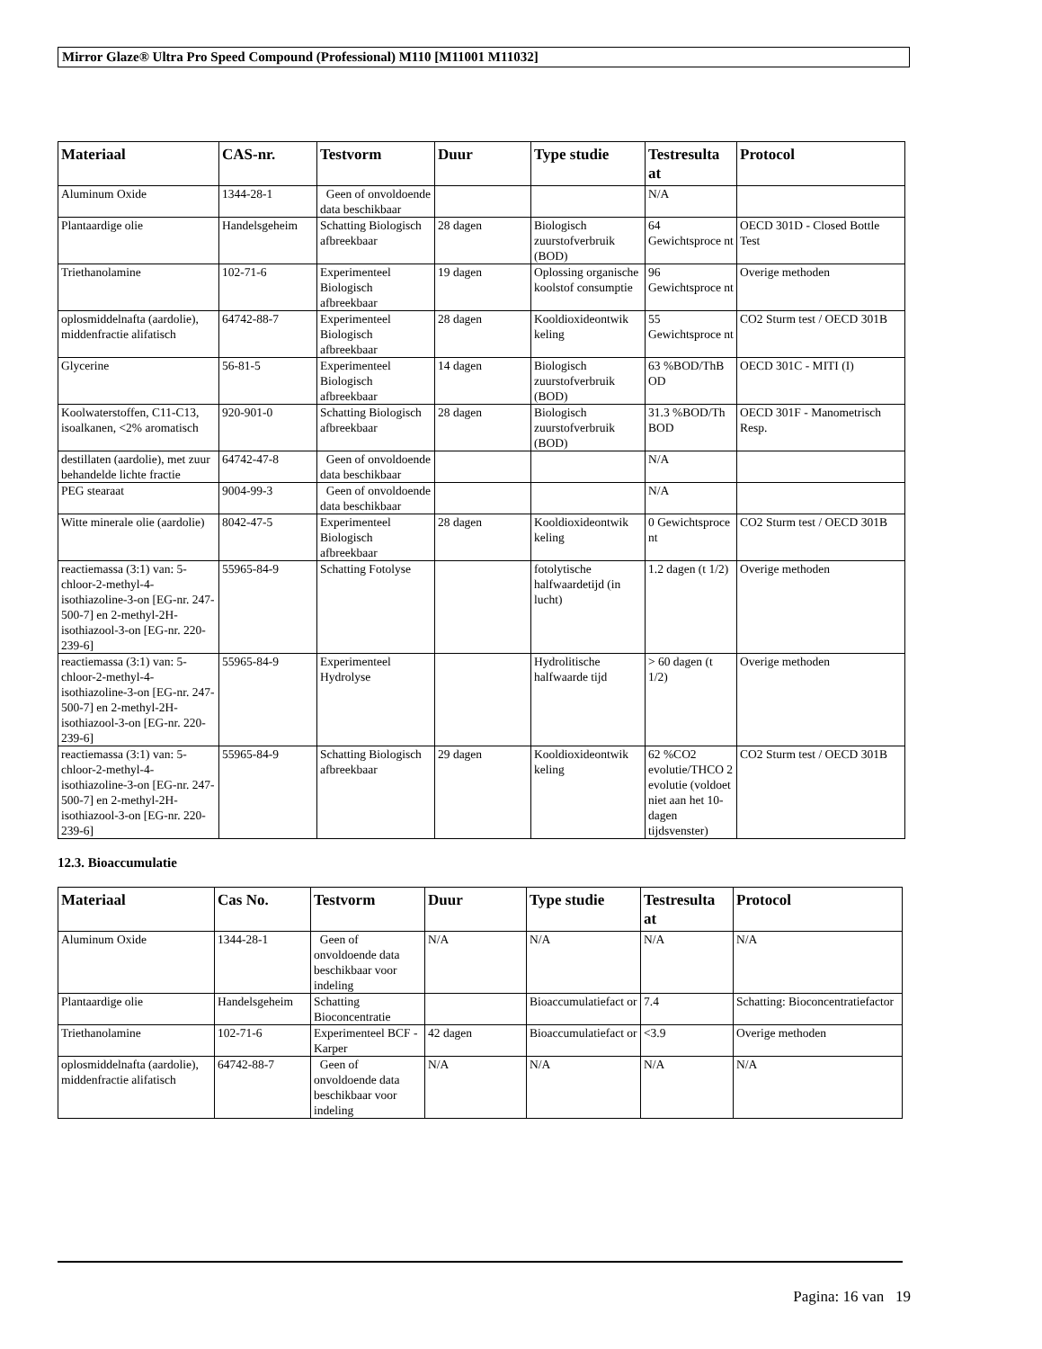Mirror Glaze® Ultra Pro Speed Compound (Professional) M110 [M11001 M11032]
| Materiaal | CAS-nr. | Testvorm | Duur | Type studie | Testresulta at | Protocol |
| --- | --- | --- | --- | --- | --- | --- |
| Aluminum Oxide | 1344-28-1 | Geen of onvoldoende data beschikbaar | | | N/A | |
| Plantaardige olie | Handelsgeheim | Schatting Biologisch afbreekbaar | 28 dagen | Biologisch zuurstofverbruik (BOD) | 64 Gewichtsproce nt | OECD 301D - Closed Bottle Test |
| Triethanolamine | 102-71-6 | Experimenteel Biologisch afbreekbaar | 19 dagen | Oplossing organische koolstof consumptie | 96 Gewichtsproce nt | Overige methoden |
| oplosmiddelnafta (aardolie), middenfractie alifatisch | 64742-88-7 | Experimenteel Biologisch afbreekbaar | 28 dagen | Kooldioxideontwik keling | 55 Gewichtsproce nt | CO2 Sturm test / OECD 301B |
| Glycerine | 56-81-5 | Experimenteel Biologisch afbreekbaar | 14 dagen | Biologisch zuurstofverbruik (BOD) | 63 %BOD/ThB OD | OECD 301C - MITI (I) |
| Koolwaterstoffen, C11-C13, isoalkanen, <2% aromatisch | 920-901-0 | Schatting Biologisch afbreekbaar | 28 dagen | Biologisch zuurstofverbruik (BOD) | 31.3 %BOD/Th BOD | OECD 301F - Manometrisch Resp. |
| destillaten (aardolie), met zuur behandelde lichte fractie | 64742-47-8 | Geen of onvoldoende data beschikbaar | | | N/A | |
| PEG stearaat | 9004-99-3 | Geen of onvoldoende data beschikbaar | | | N/A | |
| Witte minerale olie (aardolie) | 8042-47-5 | Experimenteel Biologisch afbreekbaar | 28 dagen | Kooldioxideontwik keling | 0 Gewichtsproce nt | CO2 Sturm test / OECD 301B |
| reactiemassa (3:1) van: 5-chloor-2-methyl-4-isothiazoline-3-on [EG-nr. 247-500-7] en 2-methyl-2H-isothiazool-3-on [EG-nr. 220-239-6] | 55965-84-9 | Schatting Fotolyse | | fotolytische halfwaardetijd (in lucht) | 1.2 dagen (t 1/2) | Overige methoden |
| reactiemassa (3:1) van: 5-chloor-2-methyl-4-isothiazoline-3-on [EG-nr. 247-500-7] en 2-methyl-2H-isothiazool-3-on [EG-nr. 220-239-6] | 55965-84-9 | Experimenteel Hydrolyse | | Hydrolitische halfwaarde tijd | > 60 dagen (t 1/2) | Overige methoden |
| reactiemassa (3:1) van: 5-chloor-2-methyl-4-isothiazoline-3-on [EG-nr. 247-500-7] en 2-methyl-2H-isothiazool-3-on [EG-nr. 220-239-6] | 55965-84-9 | Schatting Biologisch afbreekbaar | 29 dagen | Kooldioxideontwik keling | 62 %CO2 evolutie/THCO 2 evolutie (voldoet niet aan het 10-dagen tijdsvenster) | CO2 Sturm test / OECD 301B |
12.3. Bioaccumulatie
| Materiaal | Cas No. | Testvorm | Duur | Type studie | Testresulta at | Protocol |
| --- | --- | --- | --- | --- | --- | --- |
| Aluminum Oxide | 1344-28-1 | Geen of onvoldoende data beschikbaar voor indeling | N/A | N/A | N/A | N/A |
| Plantaardige olie | Handelsgeheim | Schatting Bioconcentratie | | Bioaccumulatiefact or | 7.4 | Schatting: Bioconcentratiefactor |
| Triethanolamine | 102-71-6 | Experimenteel BCF - Karper | 42 dagen | Bioaccumulatiefact or | <3.9 | Overige methoden |
| oplosmiddelnafta (aardolie), middenfractie alifatisch | 64742-88-7 | Geen of onvoldoende data beschikbaar voor indeling | N/A | N/A | N/A | N/A |
Pagina: 16 van 19